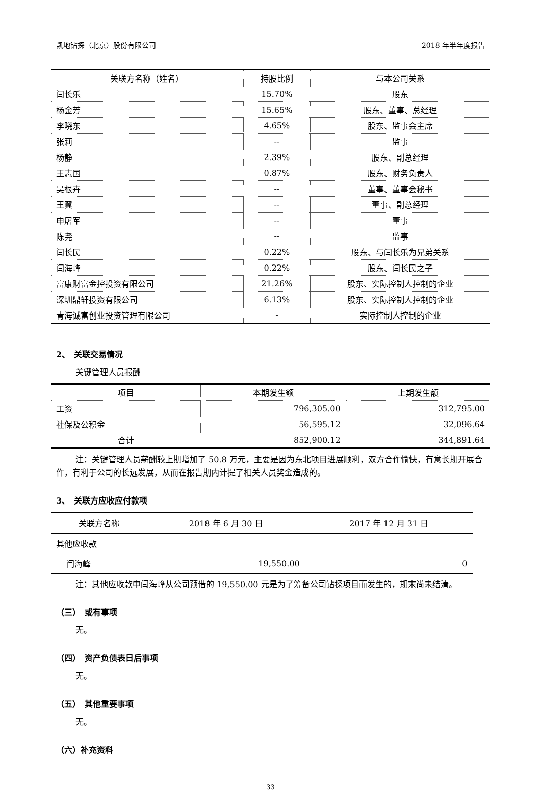凯地钻探（北京）股份有限公司 2018 年半年度报告
| 关联方名称（姓名） | 持股比例 | 与本公司关系 |
| --- | --- | --- |
| 闫长乐 | 15.70% | 股东 |
| 杨金芳 | 15.65% | 股东、董事、总经理 |
| 李晓东 | 4.65% | 股东、监事会主席 |
| 张莉 | -- | 监事 |
| 杨静 | 2.39% | 股东、副总经理 |
| 王志国 | 0.87% | 股东、财务负责人 |
| 吴根卉 | -- | 董事、董事会秘书 |
| 王翼 | -- | 董事、副总经理 |
| 申屠军 | -- | 董事 |
| 陈尧 | -- | 监事 |
| 闫长民 | 0.22% | 股东、与闫长乐为兄弟关系 |
| 闫海峰 | 0.22% | 股东、闫长民之子 |
| 富康财富金控投资有限公司 | 21.26% | 股东、实际控制人控制的企业 |
| 深圳鼎轩投资有限公司 | 6.13% | 股东、实际控制人控制的企业 |
| 青海诚富创业投资管理有限公司 | - | 实际控制人控制的企业 |
2、　关联交易情况
关键管理人员报酬
| 项目 | 本期发生额 | 上期发生额 |
| --- | --- | --- |
| 工资 | 796,305.00 | 312,795.00 |
| 社保及公积金 | 56,595.12 | 32,096.64 |
| 合计 | 852,900.12 | 344,891.64 |
注：关键管理人员薪酬较上期增加了 50.8 万元，主要是因为东北项目进展顺利，双方合作愉快，有意长期开展合作，有利于公司的长远发展，从而在报告期内计提了相关人员奖金造成的。
3、　关联方应收应付款项
| 关联方名称 | 2018 年 6 月 30 日 | 2017 年 12 月 31 日 |
| 其他应收款 | | |
| 闫海峰 | 19,550.00 | 0 |
注：其他应收款中闫海峰从公司预借的 19,550.00 元是为了筹备公司钻探项目而发生的，期末尚未结清。
（三）　或有事项
无。
（四）　资产负债表日后事项
无。
（五）　其他重要事项
无。
（六）补充资料
33